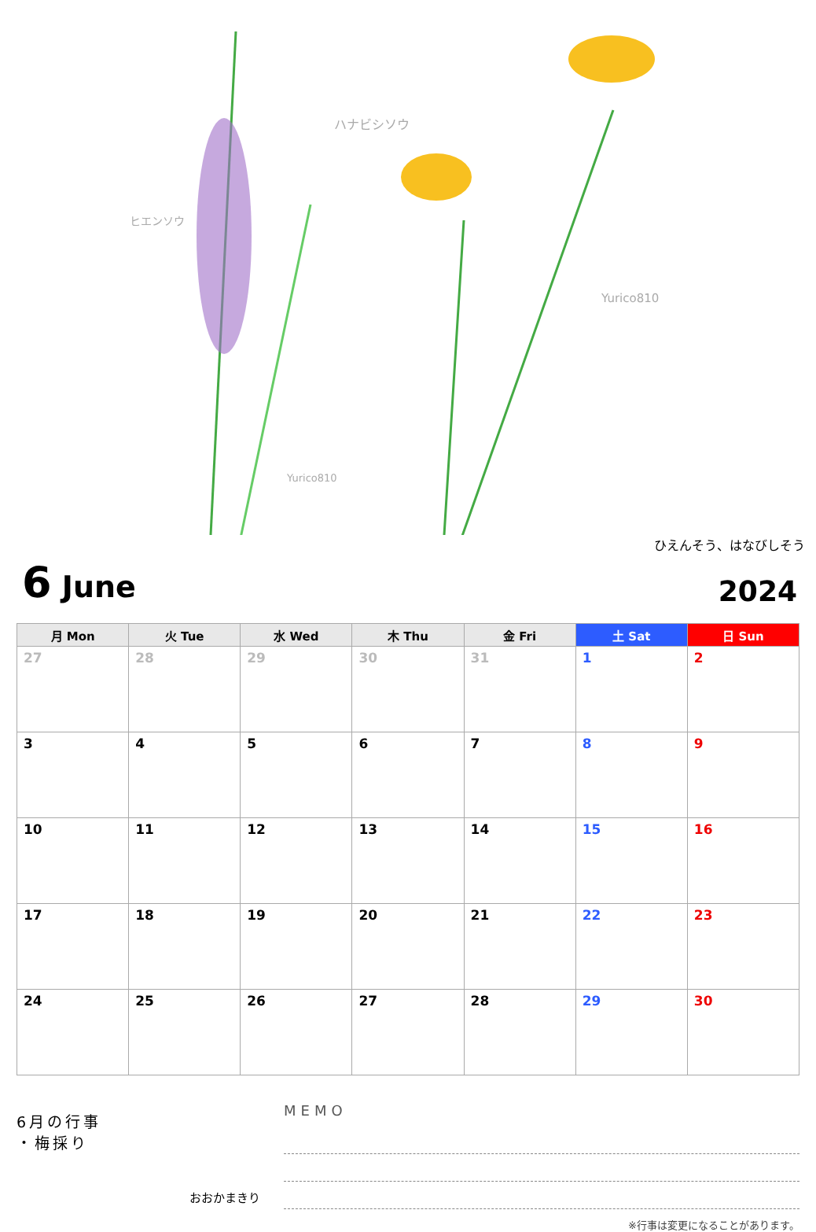ヒエンソウ
ハナビシソウ
Yurico810
Yurico810
ひえんそう、はなびしそう
6 June
2024
| 月 Mon | 火 Tue | 水 Wed | 木 Thu | 金 Fri | 土 Sat | 日 Sun |
| --- | --- | --- | --- | --- | --- | --- |
| 27 | 28 | 29 | 30 | 31 | 1 | 2 |
| 3 | 4 | 5 | 6 | 7 | 8 | 9 |
| 10 | 11 | 12 | 13 | 14 | 15 | 16 |
| 17 | 18 | 19 | 20 | 21 | 22 | 23 |
| 24 | 25 | 26 | 27 | 28 | 29 | 30 |
6月の行事
・梅採り
おおかまきり
MEMO
※行事は変更になることがあります。